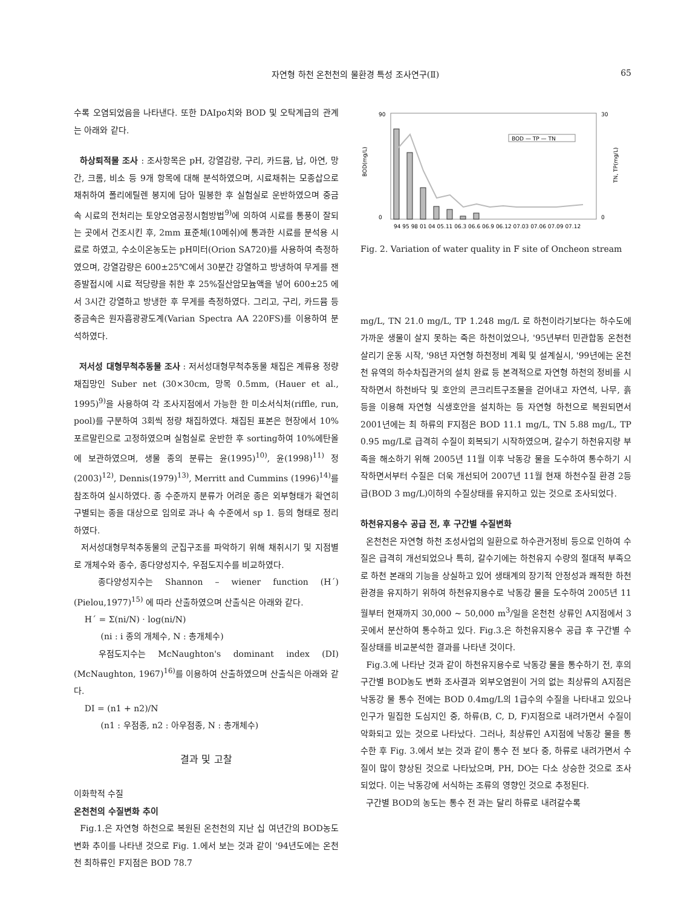자연형 하천 온천천의 물환경 특성 조사연구(Ⅱ) 65
수록 오염되었음을 나타낸다. 또한 DAIpo치와 BOD 및 오탁계급의 관계는 아래와 같다.
하상퇴적물 조사 : 조사항목은 pH, 강열감량, 구리, 카드뮴, 납, 아연, 망간, 크롬, 비소 등 9개 항목에 대해 분석하였으며, 시료채취는 모종삽으로 채취하여 폴리에틸렌 봉지에 담아 밀봉한 후 실험실로 운반하였으며 중금속 시료의 전처리는 토양오염공정시험방법<sup>9)</sup>에 의하여 시료를 통풍이 잘되는 곳에서 건조시킨 후, 2mm 표준체(10메쉬)에 통과한 시료를 분석용 시료로 하였고, 수소이온농도는 pH미터(Orion SA720)를 사용하여 측정하였으며, 강열감량은 600±25℃에서 30분간 강열하고 방냉하여 무게를 잰 증발접시에 시료 적당량을 취한 후 25%질산암모늄액을 넣어 600±25 에서 3시간 강열하고 방냉한 후 무게를 측정하였다. 그리고, 구리, 카드뮴 등 중금속은 원자흡광광도계(Varian Spectra AA 220FS)를 이용하여 분석하였다.
저서성 대형무척추동물 조사 : 저서성대형무척추동물 채집은 계류용 정량채집망인 Suber net (30×30cm, 망목 0.5mm, (Hauer et al., 1995)<sup>9)</sup>을 사용하여 각 조사지점에서 가능한 한 미소서식처(riffle, run, pool)를 구분하여 3회씩 정량 채집하였다. 채집된 표본은 현장에서 10%포르말린으로 고정하였으며 실험실로 운반한 후 sorting하여 10%에탄올에 보관하였으며, 생물 종의 분류는 윤(1995)<sup>10)</sup>, 윤(1998)<sup>11)</sup> 정(2003)<sup>12)</sup>, Dennis(1979)<sup>13)</sup>, Merritt and Cummins (1996)<sup>14)</sup>를 참조하여 실시하였다. 종 수준까지 분류가 어려운 종은 외부형태가 확연히 구별되는 종을 대상으로 임의로 과나 속 수준에서 sp 1. 등의 형태로 정리하였다.
저서성대형무척추동물의 군집구조를 파악하기 위해 채취시기 및 지점별로 개체수와 종수, 종다양성지수, 우점도지수를 비교하였다.
종다양성지수는 Shannon – wiener function (H´) (Pielou,1977)<sup>15)</sup> 에 따라 산출하였으며 산출식은 아래와 같다.
H´ = Σ(ni/N) · log(ni/N)
(ni : i 종의 개체수, N : 총개체수)
우점도지수는 McNaughton's dominant index (DI) (McNaughton, 1967)<sup>16)</sup>를 이용하여 산출하였으며 산출식은 아래와 같다.
DI = (n1 + n2)/N
(n1 : 우점종, n2 : 아우점종, N : 총개체수)
결과 및 고찰
이화학적 수질
온천천의 수질변화 추이
Fig.1.은 자연형 하천으로 복원된 온천천의 지난 십 여년간의 BOD농도 변화 추이를 나타낸 것으로 Fig. 1.에서 보는 것과 같이 '94년도에는 온천천 최하류인 F지점은 BOD 78.7
90
0
30
0
BOD(mg/L)
TN, TP(mg/L)
BOD — TP — TN
94 95 98 01 04 05.11 06.3 06.6 06.9 06.12 07.03 07.06 07.09 07.12
Fig. 2. Variation of water quality in F site of Oncheon stream
mg/L, TN 21.0 mg/L, TP 1.248 mg/L 로 하천이라기보다는 하수도에 가까운 생물이 살지 못하는 죽은 하천이었으나, '95년부터 민관합동 온천천 살리기 운동 시작, '98년 자연형 하천정비 계획 및 설계실시, '99년에는 온천천 유역의 하수차집관거의 설치 완료 등 본격적으로 자연형 하천의 정비를 시작하면서 하천바닥 및 호안의 콘크리트구조물을 걷어내고 자연석, 나무, 흙 등을 이용해 자연형 식생호안을 설치하는 등 자연형 하천으로 복원되면서 2001년에는 최 하류의 F지점은 BOD 11.1 mg/L, TN 5.88 mg/L, TP 0.95 mg/L로 급격히 수질이 회복되기 시작하였으며, 갈수기 하천유지량 부족을 해소하기 위해 2005년 11월 이후 낙동강 물을 도수하여 통수하기 시작하면서부터 수질은 더욱 개선되어 2007년 11월 현재 하천수질 환경 2등급(BOD 3 mg/L)이하의 수질상태를 유지하고 있는 것으로 조사되었다.
하천유지용수 공급 전, 후 구간별 수질변화
온천천은 자연형 하천 조성사업의 일환으로 하수관거정비 등으로 인하여 수질은 급격히 개선되었으나 특히, 갈수기에는 하천유지 수량의 절대적 부족으로 하천 본래의 기능을 상실하고 있어 생태계의 장기적 안정성과 쾌적한 하천환경을 유지하기 위하여 하천유지용수로 낙동강 물을 도수하여 2005년 11월부터 현재까지 30,000 ~ 50,000 m<sup>3</sup>/일을 온천천 상류인 A지점에서 3곳에서 분산하여 통수하고 있다. Fig.3.은 하천유지용수 공급 후 구간별 수질상태를 비교분석한 결과를 나타낸 것이다.
Fig.3.에 나타난 것과 같이 하천유지용수로 낙동강 물을 통수하기 전, 후의 구간별 BOD농도 변화 조사결과 외부오염원이 거의 없는 최상류의 A지점은 낙동강 물 통수 전에는 BOD 0.4mg/L의 1급수의 수질을 나타내고 있으나 인구가 밀집한 도심지인 중, 하류(B, C, D, F)지점으로 내려가면서 수질이 악화되고 있는 것으로 나타났다. 그러나, 최상류인 A지점에 낙동강 물을 통수한 후 Fig. 3.에서 보는 것과 같이 통수 전 보다 중, 하류로 내려가면서 수질이 많이 향상된 것으로 나타났으며, PH, DO는 다소 상승한 것으로 조사되었다. 이는 낙동강에 서식하는 조류의 영향인 것으로 추정된다.
구간별 BOD의 농도는 통수 전 과는 달리 하류로 내려갈수록